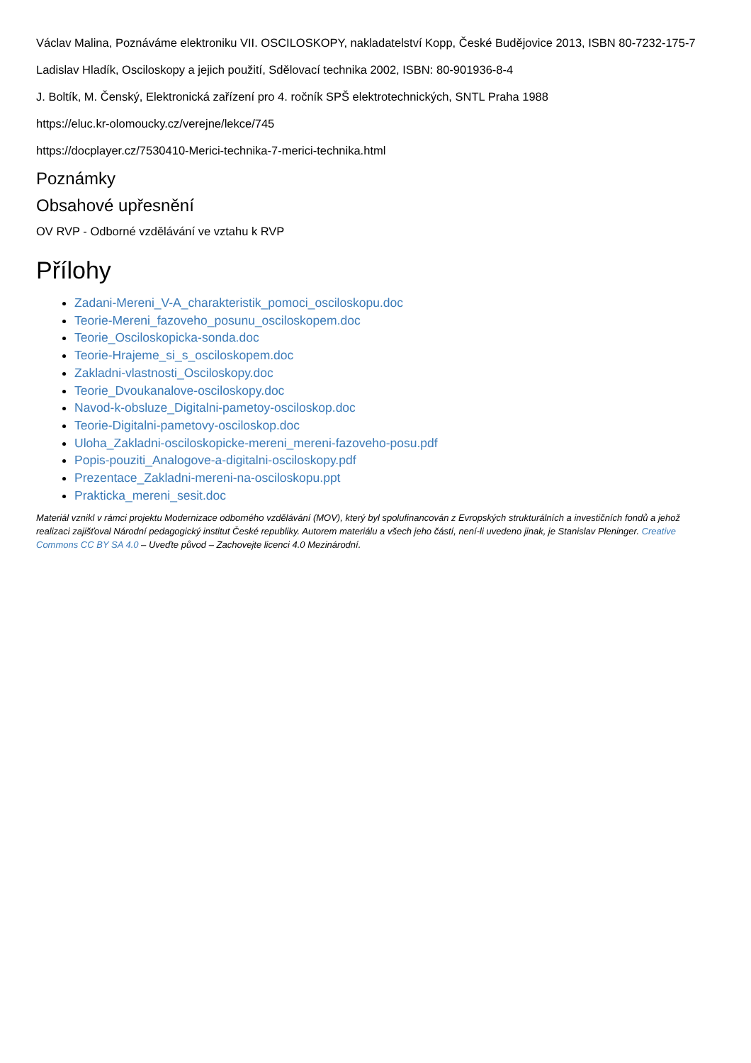Václav Malina, Poznáváme elektroniku VII. OSCILOSKOPY, nakladatelství Kopp, České Budějovice 2013, ISBN 80-7232-175-7
Ladislav Hladík, Osciloskopy a jejich použití, Sdělovací technika 2002, ISBN: 80-901936-8-4
J. Boltík, M. Čenský, Elektronická zařízení pro 4. ročník SPŠ elektrotechnických, SNTL Praha 1988
https://eluc.kr-olomoucky.cz/verejne/lekce/745
https://docplayer.cz/7530410-Merici-technika-7-merici-technika.html
Poznámky
Obsahové upřesnění
OV RVP - Odborné vzdělávání ve vztahu k RVP
Přílohy
Zadani-Mereni_V-A_charakteristik_pomoci_osciloskopu.doc
Teorie-Mereni_fazoveho_posunu_osciloskopem.doc
Teorie_Osciloskopicka-sonda.doc
Teorie-Hrajeme_si_s_osciloskopem.doc
Zakladni-vlastnosti_Osciloskopy.doc
Teorie_Dvoukanalove-osciloskopy.doc
Navod-k-obsluze_Digitalni-pametoy-osciloskop.doc
Teorie-Digitalni-pametovy-osciloskop.doc
Uloha_Zakladni-osciloskopicke-mereni_mereni-fazoveho-posu.pdf
Popis-pouziti_Analogove-a-digitalni-osciloskopy.pdf
Prezentace_Zakladni-mereni-na-osciloskopu.ppt
Prakticka_mereni_sesit.doc
Materiál vznikl v rámci projektu Modernizace odborného vzdělávání (MOV), který byl spolufinancován z Evropských strukturálních a investičních fondů a jehož realizaci zajišťoval Národní pedagogický institut České republiky. Autorem materiálu a všech jeho částí, není-li uvedeno jinak, je Stanislav Pleninger. Creative Commons CC BY SA 4.0 – Uveďte původ – Zachovejte licenci 4.0 Mezinárodní.